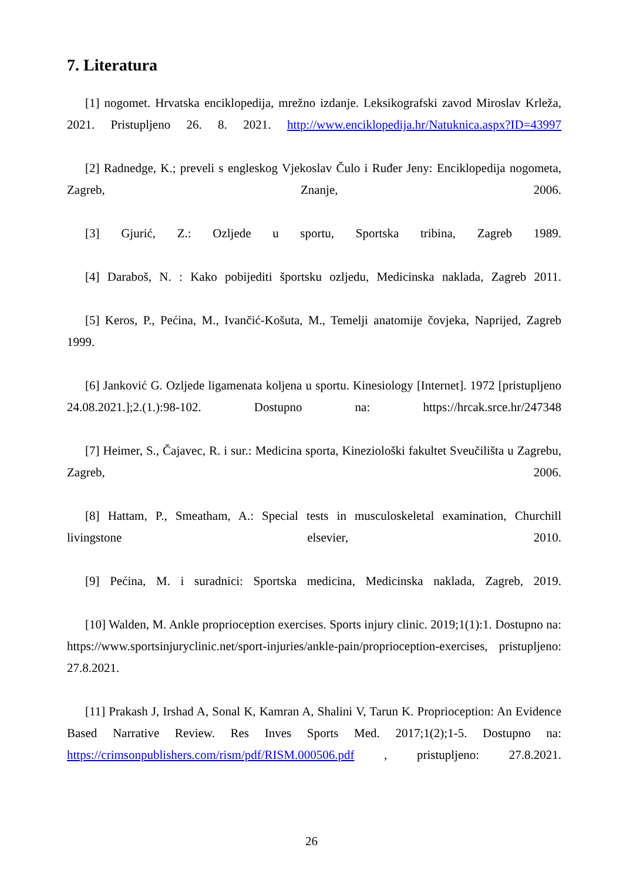7. Literatura
[1] nogomet. Hrvatska enciklopedija, mrežno izdanje. Leksikografski zavod Miroslav Krleža, 2021. Pristupljeno 26. 8. 2021. http://www.enciklopedija.hr/Natuknica.aspx?ID=43997
[2] Radnedge, K.; preveli s engleskog Vjekoslav Čulo i Ruđer Jeny: Enciklopedija nogometa, Zagreb, Znanje, 2006.
[3] Gjurić, Z.: Ozljede u sportu, Sportska tribina, Zagreb 1989.
[4] Daraboš, N. : Kako pobijediti športsku ozljedu, Medicinska naklada, Zagreb 2011.
[5] Keros, P., Pećina, M., Ivančić-Košuta, M., Temelji anatomije čovjeka, Naprijed, Zagreb 1999.
[6] Janković G. Ozljede ligamenata koljena u sportu. Kinesiology [Internet]. 1972 [pristupljeno 24.08.2021.];2.(1.):98-102. Dostupno na: https://hrcak.srce.hr/247348
[7] Heimer, S., Čajavec, R. i sur.: Medicina sporta, Kineziološki fakultet Sveučilišta u Zagrebu, Zagreb, 2006.
[8] Hattam, P., Smeatham, A.: Special tests in musculoskeletal examination, Churchill livingstone elsevier, 2010.
[9] Pećina, M. i suradnici: Sportska medicina, Medicinska naklada, Zagreb, 2019.
[10] Walden, M. Ankle proprioception exercises. Sports injury clinic. 2019;1(1):1. Dostupno na: https://www.sportsinjuryclinic.net/sport-injuries/ankle-pain/proprioception-exercises, pristupljeno: 27.8.2021.
[11] Prakash J, Irshad A, Sonal K, Kamran A, Shalini V, Tarun K. Proprioception: An Evidence Based Narrative Review. Res Inves Sports Med. 2017;1(2);1-5. Dostupno na: https://crimsonpublishers.com/rism/pdf/RISM.000506.pdf , pristupljeno: 27.8.2021.
26